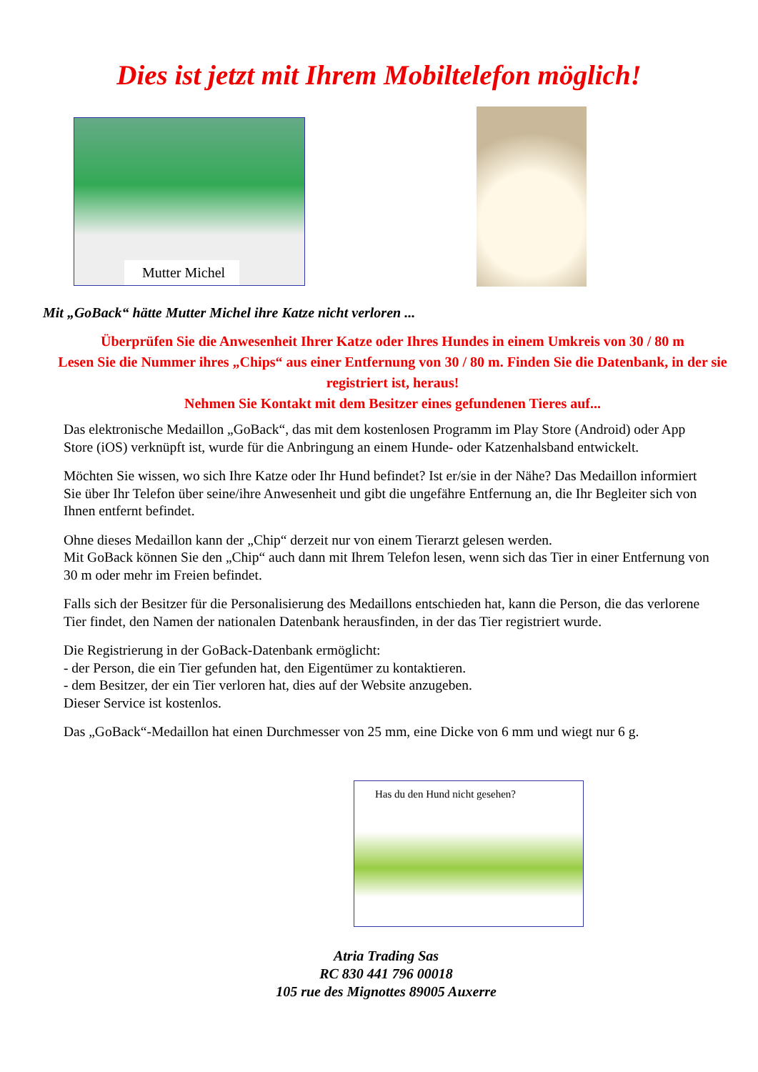Dies ist jetzt mit Ihrem Mobiltelefon möglich!
Mutter Michel
Mit „GoBack“ hätte Mutter Michel ihre Katze nicht verloren ...
Überprüfen Sie die Anwesenheit Ihrer Katze oder Ihres Hundes in einem Umkreis von 30 / 80 m
Lesen Sie die Nummer ihres „Chips“ aus einer Entfernung von 30 / 80 m. Finden Sie die Datenbank, in der sie registriert ist, heraus!
Nehmen Sie Kontakt mit dem Besitzer eines gefundenen Tieres auf...
Das elektronische Medaillon „GoBack“, das mit dem kostenlosen Programm im Play Store (Android) oder App Store (iOS) verknüpft ist, wurde für die Anbringung an einem Hunde- oder Katzenhalsband entwickelt.
Möchten Sie wissen, wo sich Ihre Katze oder Ihr Hund befindet? Ist er/sie in der Nähe? Das Medaillon informiert Sie über Ihr Telefon über seine/ihre Anwesenheit und gibt die ungefähre Entfernung an, die Ihr Begleiter sich von Ihnen entfernt befindet.
Ohne dieses Medaillon kann der „Chip“ derzeit nur von einem Tierarzt gelesen werden.
Mit GoBack können Sie den „Chip“ auch dann mit Ihrem Telefon lesen, wenn sich das Tier in einer Entfernung von 30 m oder mehr im Freien befindet.
Falls sich der Besitzer für die Personalisierung des Medaillons entschieden hat, kann die Person, die das verlorene Tier findet, den Namen der nationalen Datenbank herausfinden, in der das Tier registriert wurde.
Die Registrierung in der GoBack-Datenbank ermöglicht:
- der Person, die ein Tier gefunden hat, den Eigentümer zu kontaktieren.
- dem Besitzer, der ein Tier verloren hat, dies auf der Website anzugeben.
Dieser Service ist kostenlos.
Das „GoBack“-Medaillon hat einen Durchmesser von 25 mm, eine Dicke von 6 mm und wiegt nur 6 g.
Has du den Hund nicht gesehen?
Atria Trading Sas
RC 830 441 796 00018
105 rue des Mignottes 89005 Auxerre